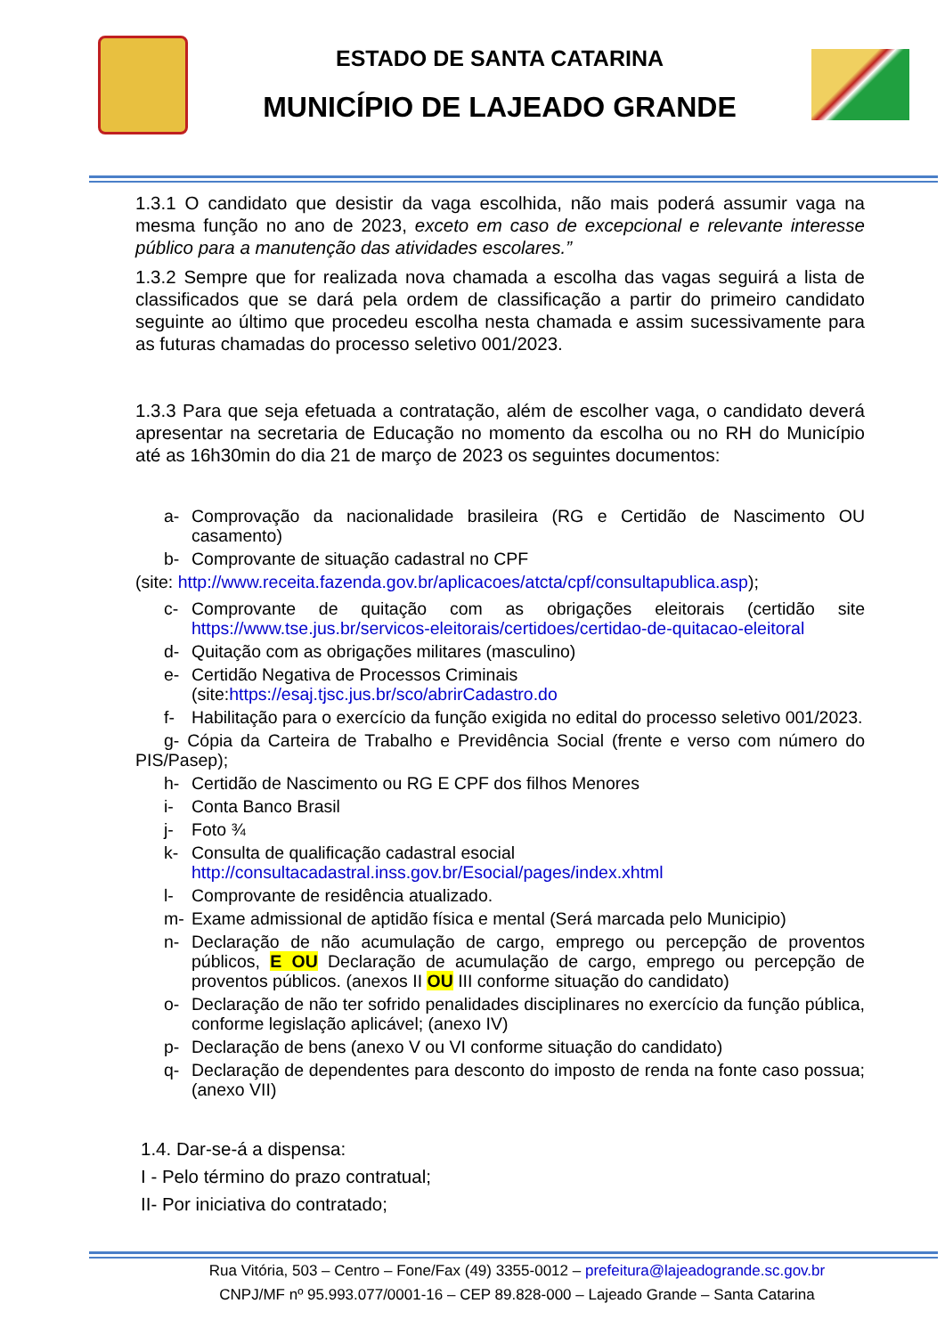ESTADO DE SANTA CATARINA
MUNICÍPIO DE LAJEADO GRANDE
1.3.1 O candidato que desistir da vaga escolhida, não mais poderá assumir vaga na mesma função no ano de 2023, exceto em caso de excepcional e relevante interesse público para a manutenção das atividades escolares.”
1.3.2 Sempre que for realizada nova chamada a escolha das vagas seguirá a lista de classificados que se dará pela ordem de classificação a partir do primeiro candidato seguinte ao último que procedeu escolha nesta chamada e assim sucessivamente para as futuras chamadas do processo seletivo 001/2023.
1.3.3 Para que seja efetuada a contratação, além de escolher vaga, o candidato deverá apresentar na secretaria de Educação no momento da escolha ou no RH do Município até as 16h30min do dia 21 de março de 2023 os seguintes documentos:
a- Comprovação da nacionalidade brasileira (RG e Certidão de Nascimento OU casamento)
b- Comprovante de situação cadastral no CPF
(site: http://www.receita.fazenda.gov.br/aplicacoes/atcta/cpf/consultapublica.asp);
c- Comprovante de quitação com as obrigações eleitorais (certidão site https://www.tse.jus.br/servicos-eleitorais/certidoes/certidao-de-quitacao-eleitoral
d- Quitação com as obrigações militares (masculino)
e- Certidão Negativa de Processos Criminais
(site:https://esaj.tjsc.jus.br/sco/abrirCadastro.do
f- Habilitação para o exercício da função exigida no edital do processo seletivo 001/2023.
g- Cópia da Carteira de Trabalho e Previdência Social (frente e verso com número do PIS/Pasep);
h- Certidão de Nascimento ou RG E CPF dos filhos Menores
i- Conta Banco Brasil
j- Foto ¾
k- Consulta de qualificação cadastral esocial
http://consultacadastral.inss.gov.br/Esocial/pages/index.xhtml
l- Comprovante de residência atualizado.
m- Exame admissional de aptidão física e mental (Será marcada pelo Municipio)
n- Declaração de não acumulação de cargo, emprego ou percepção de proventos públicos, E OU Declaração de acumulação de cargo, emprego ou percepção de proventos públicos. (anexos II OU III conforme situação do candidato)
o- Declaração de não ter sofrido penalidades disciplinares no exercício da função pública, conforme legislação aplicável; (anexo IV)
p- Declaração de bens (anexo V ou VI conforme situação do candidato)
q- Declaração de dependentes para desconto do imposto de renda na fonte caso possua; (anexo VII)
1.4. Dar-se-á a dispensa:
I - Pelo término do prazo contratual;
II- Por iniciativa do contratado;
Rua Vitória, 503 – Centro – Fone/Fax (49) 3355-0012 – prefeitura@lajeadogrande.sc.gov.br
CNPJ/MF nº 95.993.077/0001-16 – CEP 89.828-000 – Lajeado Grande – Santa Catarina